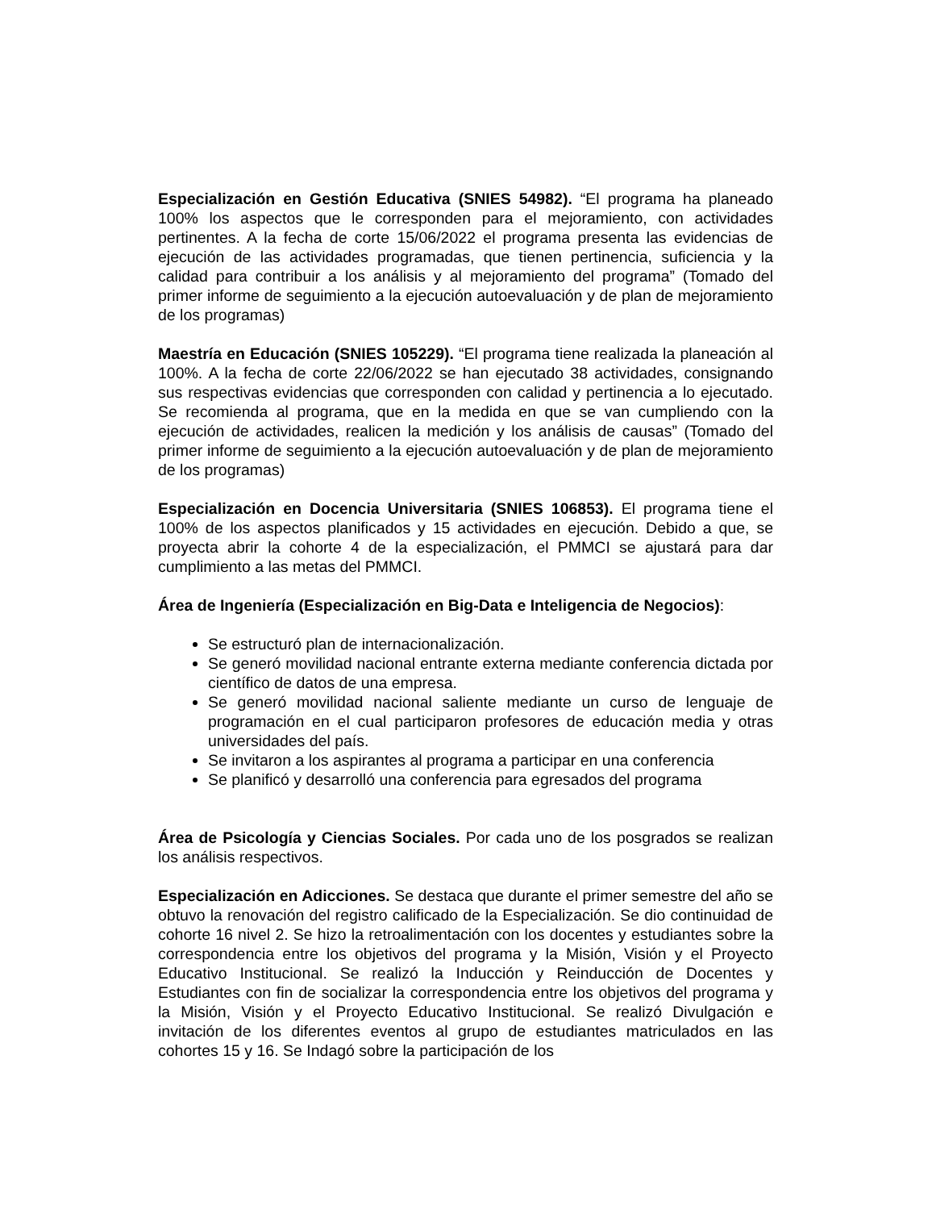Especialización en Gestión Educativa (SNIES 54982). “El programa ha planeado 100% los aspectos que le corresponden para el mejoramiento, con actividades pertinentes. A la fecha de corte 15/06/2022 el programa presenta las evidencias de ejecución de las actividades programadas, que tienen pertinencia, suficiencia y la calidad para contribuir a los análisis y al mejoramiento del programa” (Tomado del primer informe de seguimiento a la ejecución autoevaluación y de plan de mejoramiento de los programas)
Maestría en Educación (SNIES 105229). “El programa tiene realizada la planeación al 100%. A la fecha de corte 22/06/2022 se han ejecutado 38 actividades, consignando sus respectivas evidencias que corresponden con calidad y pertinencia a lo ejecutado. Se recomienda al programa, que en la medida en que se van cumpliendo con la ejecución de actividades, realicen la medición y los análisis de causas” (Tomado del primer informe de seguimiento a la ejecución autoevaluación y de plan de mejoramiento de los programas)
Especialización en Docencia Universitaria (SNIES 106853). El programa tiene el 100% de los aspectos planificados y 15 actividades en ejecución. Debido a que, se proyecta abrir la cohorte 4 de la especialización, el PMMCI se ajustará para dar cumplimiento a las metas del PMMCI.
Área de Ingeniería (Especialización en Big-Data e Inteligencia de Negocios):
Se estructuró plan de internacionalización.
Se generó movilidad nacional entrante externa mediante conferencia dictada por científico de datos de una empresa.
Se generó movilidad nacional saliente mediante un curso de lenguaje de programación en el cual participaron profesores de educación media y otras universidades del país.
Se invitaron a los aspirantes al programa a participar en una conferencia
Se planificó y desarrolló una conferencia para egresados del programa
Área de Psicología y Ciencias Sociales. Por cada uno de los posgrados se realizan los análisis respectivos.
Especialización en Adicciones. Se destaca que durante el primer semestre del año se obtuvo la renovación del registro calificado de la Especialización. Se dio continuidad de cohorte 16 nivel 2. Se hizo la retroalimentación con los docentes y estudiantes sobre la correspondencia entre los objetivos del programa y la Misión, Visión y el Proyecto Educativo Institucional. Se realizó la Inducción y Reinducción de Docentes y Estudiantes con fin de socializar la correspondencia entre los objetivos del programa y la Misión, Visión y el Proyecto Educativo Institucional. Se realizó Divulgación e invitación de los diferentes eventos al grupo de estudiantes matriculados en las cohortes 15 y 16. Se Indagó sobre la participación de los